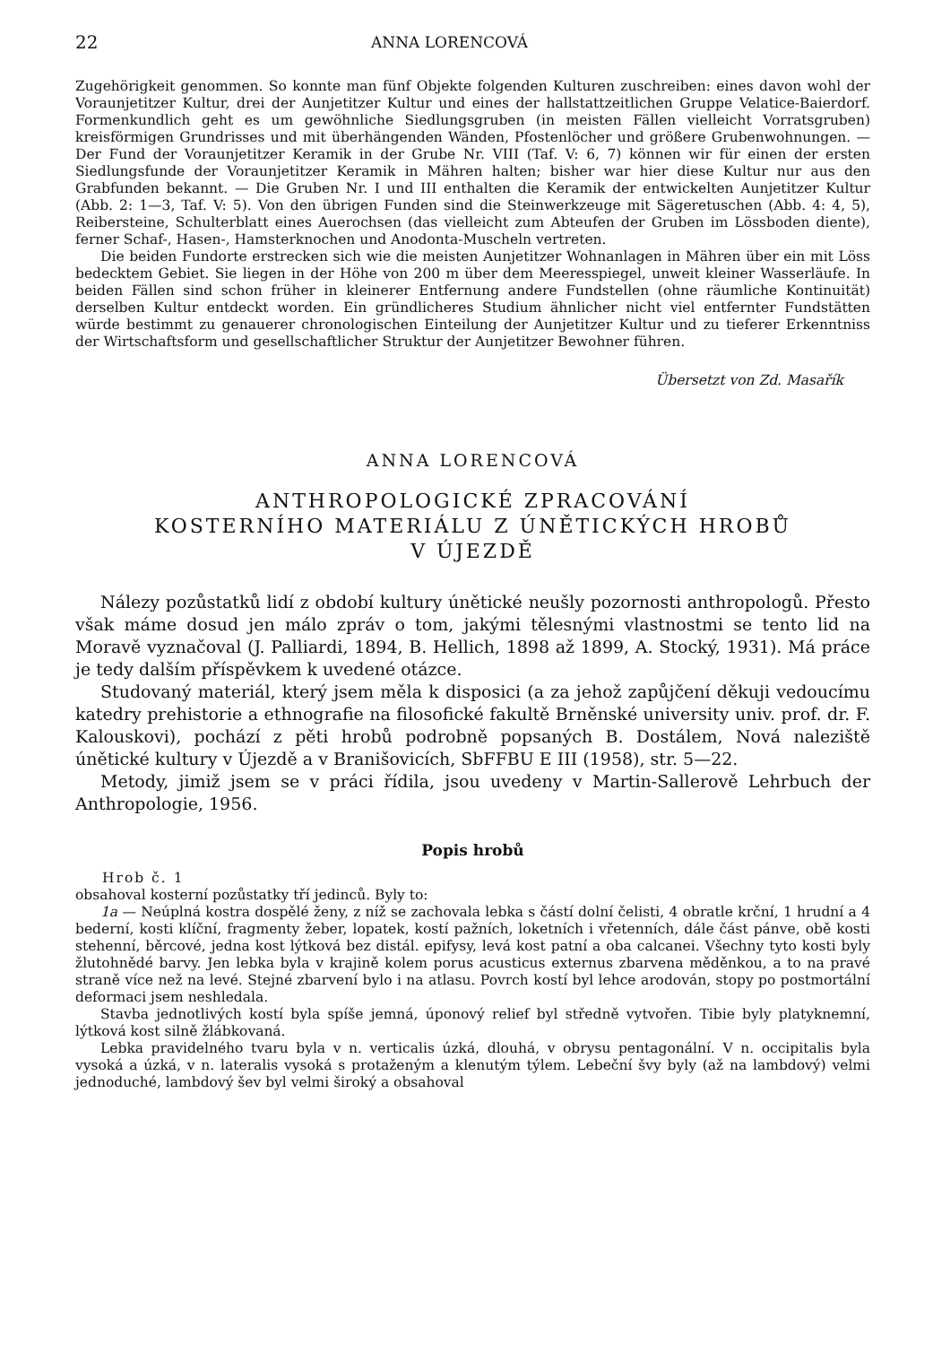22 ANNA LORENCOVÁ
Zugehörigkeit genommen. So konnte man fünf Objekte folgenden Kulturen zuschreiben: eines davon wohl der Voraunjetitzer Kultur, drei der Aunjetitzer Kultur und eines der hallstattzeitlichen Gruppe Velatice-Baierdorf. Formenkundlich geht es um gewöhnliche Siedlungsgruben (in meisten Fällen vielleicht Vorratsgruben) kreisförmigen Grundrisses und mit überhängenden Wänden, Pfostenlöcher und größere Grubenwohnungen. — Der Fund der Voraunjetitzer Keramik in der Grube Nr. VIII (Taf. V: 6, 7) können wir für einen der ersten Siedlungsfunde der Voraunjetitzer Keramik in Mähren halten; bisher war hier diese Kultur nur aus den Grabfunden bekannt. — Die Gruben Nr. I und III enthalten die Keramik der entwickelten Aunjetitzer Kultur (Abb. 2: 1—3, Taf. V: 5). Von den übrigen Funden sind die Steinwerkzeuge mit Sägeretuschen (Abb. 4: 4, 5), Reibersteine, Schulterblatt eines Auerochsen (das vielleicht zum Abteufen der Gruben im Lössboden diente), ferner Schaf-, Hasen-, Hamsterknochen und Anodonta-Muscheln vertreten.
Die beiden Fundorte erstrecken sich wie die meisten Aunjetitzer Wohnanlagen in Mähren über ein mit Löss bedecktem Gebiet. Sie liegen in der Höhe von 200 m über dem Meeresspiegel, unweit kleiner Wasserläufe. In beiden Fällen sind schon früher in kleinerer Entfernung andere Fundstellen (ohne räumliche Kontinuität) derselben Kultur entdeckt worden. Ein gründlicheres Studium ähnlicher nicht viel entfernter Fundstätten würde bestimmt zu genauerer chronologischen Einteilung der Aunjetitzer Kultur und zu tieferer Erkenntniss der Wirtschaftsform und gesellschaftlicher Struktur der Aunjetitzer Bewohner führen.
Übersetzt von Zd. Masařík
ANNA LORENCOVÁ
ANTHROPOLOGICKÉ ZPRACOVÁNÍ
KOSTERNÍHO MATERIÁLU Z ÚNĚTICKÝCH HROBŮ
V ÚJEZDĚ
Nálezy pozůstatků lidí z období kultury únětické neušly pozornosti anthropologů. Přesto však máme dosud jen málo zpráv o tom, jakými tělesnými vlastnostmi se tento lid na Moravě vyznačoval (J. Palliardi, 1894, B. Hellich, 1898 až 1899, A. Stocký, 1931). Má práce je tedy dalším příspěvkem k uvedené otázce.
Studovaný materiál, který jsem měla k disposici (a za jehož zapůjčení děkuji vedoucímu katedry prehistorie a ethnografie na filosofické fakultě Brněnské university univ. prof. dr. F. Kalouskovi), pochází z pěti hrobů podrobně popsaných B. Dostálem, Nová naleziště únětické kultury v Újezdě a v Branišovicích, SbFFBU E III (1958), str. 5—22.
Metody, jimiž jsem se v práci řídila, jsou uvedeny v Martin-Sallerově Lehrbuch der Anthropologie, 1956.
Popis hrobů
Hrob č. 1
obsahoval kosterní pozůstatky tří jedinců. Byly to:
1a — Neúplná kostra dospělé ženy, z níž se zachovala lebka s částí dolní čelisti, 4 obratle krční, 1 hrudní a 4 bederní, kosti klíční, fragmenty žeber, lopatek, kostí pažních, loketních i vřetenních, dále část pánve, obě kosti stehenní, běrcové, jedna kost lýtková bez distál. epifysy, levá kost patní a oba calcanei. Všechny tyto kosti byly žlutohnědé barvy. Jen lebka byla v krajině kolem porus acusticus externus zbarvena měděnkou, a to na pravé straně více než na levé. Stejné zbarvení bylo i na atlasu. Povrch kostí byl lehce arodován, stopy po postmortální deformaci jsem neshledala.
Stavba jednotlivých kostí byla spíše jemná, úponový relief byl středně vytvořen. Tibie byly platyknemní, lýtková kost silně žlábkovaná.
Lebka pravidelného tvaru byla v n. verticalis úzká, dlouhá, v obrysu pentagonální. V n. occipitalis byla vysoká a úzká, v n. lateralis vysoká s protaženým a klenutým týlem. Lebeční švy byly (až na lambdový) velmi jednoduché, lambdový šev byl velmi široký a obsahoval